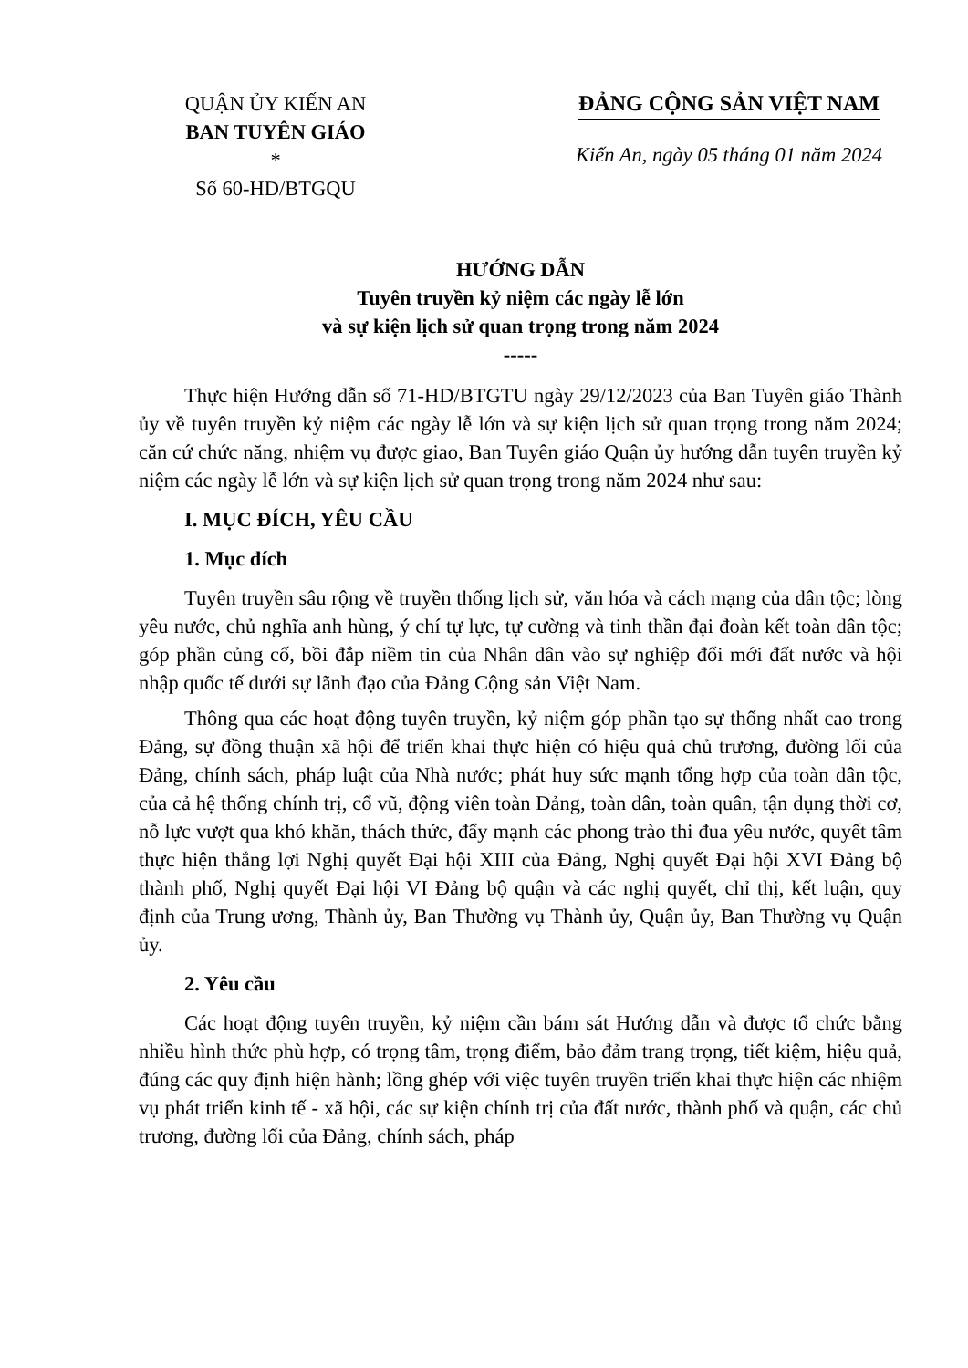QUẬN ỦY KIẾN AN
BAN TUYÊN GIÁO
*
Số 60-HD/BTGQU
ĐẢNG CỘNG SẢN VIỆT NAM
Kiến An, ngày 05 tháng 01 năm 2024
HƯỚNG DẪN
Tuyên truyền kỷ niệm các ngày lễ lớn
và sự kiện lịch sử quan trọng trong năm 2024
-----
Thực hiện Hướng dẫn số 71-HD/BTGTU ngày 29/12/2023 của Ban Tuyên giáo Thành ủy về tuyên truyền kỷ niệm các ngày lễ lớn và sự kiện lịch sử quan trọng trong năm 2024; căn cứ chức năng, nhiệm vụ được giao, Ban Tuyên giáo Quận ủy hướng dẫn tuyên truyền kỷ niệm các ngày lễ lớn và sự kiện lịch sử quan trọng trong năm 2024 như sau:
I. MỤC ĐÍCH, YÊU CẦU
1. Mục đích
Tuyên truyền sâu rộng về truyền thống lịch sử, văn hóa và cách mạng của dân tộc; lòng yêu nước, chủ nghĩa anh hùng, ý chí tự lực, tự cường và tinh thần đại đoàn kết toàn dân tộc; góp phần củng cố, bồi đắp niềm tin của Nhân dân vào sự nghiệp đổi mới đất nước và hội nhập quốc tế dưới sự lãnh đạo của Đảng Cộng sản Việt Nam.
Thông qua các hoạt động tuyên truyền, kỷ niệm góp phần tạo sự thống nhất cao trong Đảng, sự đồng thuận xã hội để triển khai thực hiện có hiệu quả chủ trương, đường lối của Đảng, chính sách, pháp luật của Nhà nước; phát huy sức mạnh tổng hợp của toàn dân tộc, của cả hệ thống chính trị, cổ vũ, động viên toàn Đảng, toàn dân, toàn quân, tận dụng thời cơ, nỗ lực vượt qua khó khăn, thách thức, đẩy mạnh các phong trào thi đua yêu nước, quyết tâm thực hiện thắng lợi Nghị quyết Đại hội XIII của Đảng, Nghị quyết Đại hội XVI Đảng bộ thành phố, Nghị quyết Đại hội VI Đảng bộ quận và các nghị quyết, chỉ thị, kết luận, quy định của Trung ương, Thành ủy, Ban Thường vụ Thành ủy, Quận ủy, Ban Thường vụ Quận ủy.
2. Yêu cầu
Các hoạt động tuyên truyền, kỷ niệm cần bám sát Hướng dẫn và được tổ chức bằng nhiều hình thức phù hợp, có trọng tâm, trọng điểm, bảo đảm trang trọng, tiết kiệm, hiệu quả, đúng các quy định hiện hành; lồng ghép với việc tuyên truyền triển khai thực hiện các nhiệm vụ phát triển kinh tế - xã hội, các sự kiện chính trị của đất nước, thành phố và quận, các chủ trương, đường lối của Đảng, chính sách, pháp